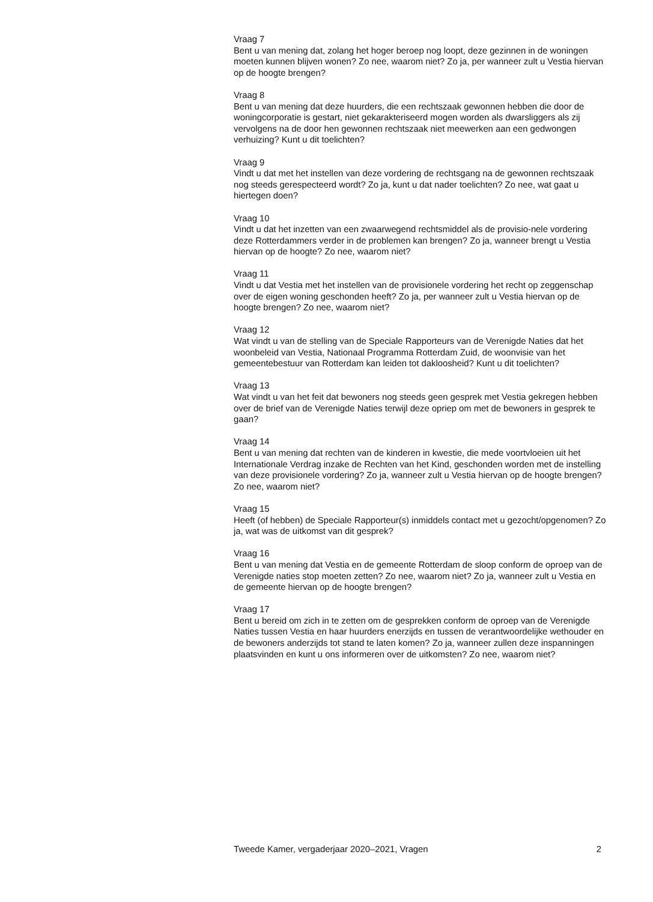Vraag 7
Bent u van mening dat, zolang het hoger beroep nog loopt, deze gezinnen in de woningen moeten kunnen blijven wonen? Zo nee, waarom niet? Zo ja, per wanneer zult u Vestia hiervan op de hoogte brengen?
Vraag 8
Bent u van mening dat deze huurders, die een rechtszaak gewonnen hebben die door de woningcorporatie is gestart, niet gekarakteriseerd mogen worden als dwarsliggers als zij vervolgens na de door hen gewonnen rechtszaak niet meewerken aan een gedwongen verhuizing? Kunt u dit toelichten?
Vraag 9
Vindt u dat met het instellen van deze vordering de rechtsgang na de gewonnen rechtszaak nog steeds gerespecteerd wordt? Zo ja, kunt u dat nader toelichten? Zo nee, wat gaat u hiertegen doen?
Vraag 10
Vindt u dat het inzetten van een zwaarwegend rechtsmiddel als de provisio-nele vordering deze Rotterdammers verder in de problemen kan brengen? Zo ja, wanneer brengt u Vestia hiervan op de hoogte? Zo nee, waarom niet?
Vraag 11
Vindt u dat Vestia met het instellen van de provisionele vordering het recht op zeggenschap over de eigen woning geschonden heeft? Zo ja, per wanneer zult u Vestia hiervan op de hoogte brengen? Zo nee, waarom niet?
Vraag 12
Wat vindt u van de stelling van de Speciale Rapporteurs van de Verenigde Naties dat het woonbeleid van Vestia, Nationaal Programma Rotterdam Zuid, de woonvisie van het gemeentebestuur van Rotterdam kan leiden tot dakloosheid? Kunt u dit toelichten?
Vraag 13
Wat vindt u van het feit dat bewoners nog steeds geen gesprek met Vestia gekregen hebben over de brief van de Verenigde Naties terwijl deze opriep om met de bewoners in gesprek te gaan?
Vraag 14
Bent u van mening dat rechten van de kinderen in kwestie, die mede voortvloeien uit het Internationale Verdrag inzake de Rechten van het Kind, geschonden worden met de instelling van deze provisionele vordering? Zo ja, wanneer zult u Vestia hiervan op de hoogte brengen? Zo nee, waarom niet?
Vraag 15
Heeft (of hebben) de Speciale Rapporteur(s) inmiddels contact met u gezocht/opgenomen? Zo ja, wat was de uitkomst van dit gesprek?
Vraag 16
Bent u van mening dat Vestia en de gemeente Rotterdam de sloop conform de oproep van de Verenigde naties stop moeten zetten? Zo nee, waarom niet? Zo ja, wanneer zult u Vestia en de gemeente hiervan op de hoogte brengen?
Vraag 17
Bent u bereid om zich in te zetten om de gesprekken conform de oproep van de Verenigde Naties tussen Vestia en haar huurders enerzijds en tussen de verantwoordelijke wethouder en de bewoners anderzijds tot stand te laten komen? Zo ja, wanneer zullen deze inspanningen plaatsvinden en kunt u ons informeren over de uitkomsten? Zo nee, waarom niet?
Tweede Kamer, vergaderjaar 2020–2021, Vragen 2